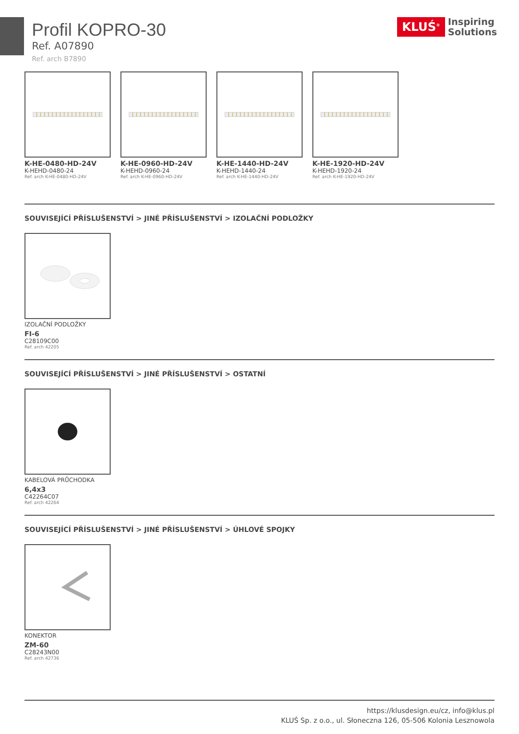KLUŚ<sup>®</sup>
Inspiring
Solutions
Profil KOPRO-30
Ref. A07890
Ref. arch B7890
K-HE-0480-HD-24V
K-HEHD-0480-24
Ref. arch K-HE-0480-HD-24V
K-HE-0960-HD-24V
K-HEHD-0960-24
Ref. arch K-HE-0960-HD-24V
K-HE-1440-HD-24V
K-HEHD-1440-24
Ref. arch K-HE-1440-HD-24V
K-HE-1920-HD-24V
K-HEHD-1920-24
Ref. arch K-HE-1920-HD-24V
SOUVISEJÍCÍ PŘÍSLUŠENSTVÍ > JINÉ PŘÍSLUŠENSTVÍ > IZOLAČNÍ PODLOŽKY
IZOLAČNÍ PODLOŽKY
FI-6
C28109C00
Ref. arch 42205
SOUVISEJÍCÍ PŘÍSLUŠENSTVÍ > JINÉ PŘÍSLUŠENSTVÍ > OSTATNÍ
KABELOVÁ PRŮCHODKA
6,4x3
C42264C07
Ref. arch 42264
SOUVISEJÍCÍ PŘÍSLUŠENSTVÍ > JINÉ PŘÍSLUŠENSTVÍ > ÚHLOVÉ SPOJKY
KONEKTOR
ZM-60
C28243N00
Ref. arch 42736
https://klusdesign.eu/cz, info@klus.pl
KLUŚ Sp. z o.o., ul. Słoneczna 126, 05-506 Kolonia Lesznowola